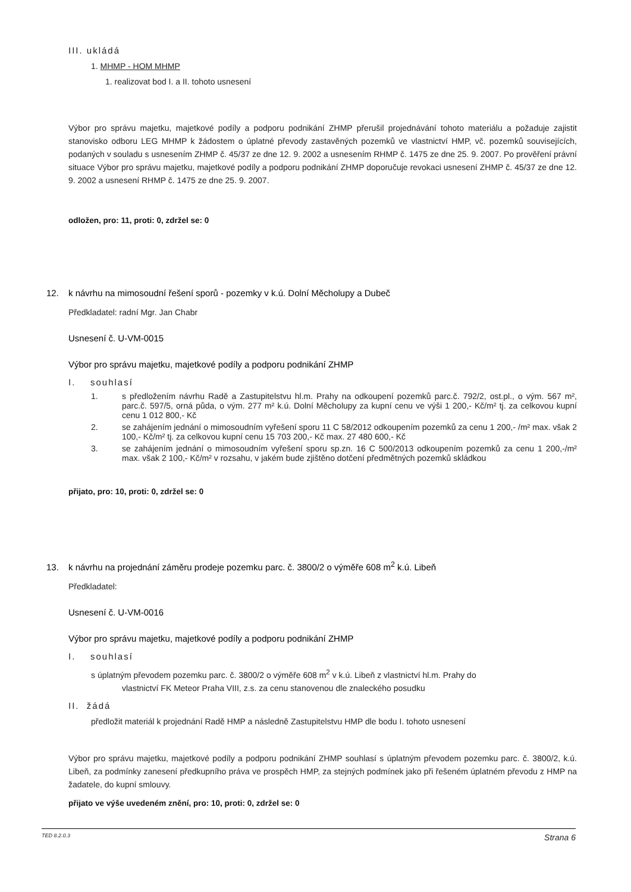III. ukládá
1. MHMP - HOM MHMP
1. realizovat bod I. a II. tohoto usnesení
Výbor pro správu majetku, majetkové podíly a podporu podnikání ZHMP přerušil projednávání tohoto materiálu a požaduje zajistit stanovisko odboru LEG MHMP k žádostem o úplatné převody zastavěných pozemků ve vlastnictví HMP, vč. pozemků souvisejících, podaných v souladu s usnesením ZHMP č. 45/37 ze dne 12. 9. 2002 a usnesením RHMP č. 1475 ze dne 25. 9. 2007. Po prověření právní situace Výbor pro správu majetku, majetkové podíly a podporu podnikání ZHMP doporučuje revokaci usnesení ZHMP č. 45/37 ze dne 12. 9. 2002 a usnesení RHMP č. 1475 ze dne 25. 9. 2007.
odložen, pro: 11, proti: 0, zdržel se: 0
12. k návrhu na mimosoudní řešení sporů - pozemky v k.ú. Dolní Měcholupy a Dubeč
Předkladatel: radní Mgr. Jan Chabr
Usnesení č. U-VM-0015
Výbor pro správu majetku, majetkové podíly a podporu podnikání ZHMP
I. souhlasí
1. s předložením návrhu Radě a Zastupitelstvu hl.m. Prahy na odkoupení pozemků parc.č. 792/2, ost.pl., o vým. 567 m², parc.č. 597/5, orná půda, o vým. 277 m² k.ú. Dolní Měcholupy za kupní cenu ve výši 1 200,- Kč/m² tj. za celkovou kupní cenu 1 012 800,- Kč
2. se zahájením jednání o mimosoudním vyřešení sporu 11 C 58/2012 odkoupením pozemků za cenu 1 200,- /m² max. však 2 100,- Kč/m² tj. za celkovou kupní cenu 15 703 200,- Kč max. 27 480 600,- Kč
3. se zahájením jednání o mimosoudním vyřešení sporu sp.zn. 16 C 500/2013 odkoupením pozemků za cenu 1 200,-/m² max. však 2 100,- Kč/m² v rozsahu, v jakém bude zjištěno dotčení předmětných pozemků skládkou
přijato, pro: 10, proti: 0, zdržel se: 0
13. k návrhu na projednání záměru prodeje pozemku parc. č. 3800/2 o výměře 608 m<sup>2</sup> k.ú. Libeň
Předkladatel:
Usnesení č. U-VM-0016
Výbor pro správu majetku, majetkové podíly a podporu podnikání ZHMP
I. souhlasí
s úplatným převodem pozemku parc. č. 3800/2 o výměře 608 m<sup>2</sup> v k.ú. Libeň z vlastnictví hl.m. Prahy do
vlastnictví FK Meteor Praha VIII, z.s. za cenu stanovenou dle znaleckého posudku
II. žádá
předložit materiál k projednání Radě HMP a následně Zastupitelstvu HMP dle bodu I. tohoto usnesení
Výbor pro správu majetku, majetkové podíly a podporu podnikání ZHMP souhlasí s úplatným převodem pozemku parc. č. 3800/2, k.ú. Libeň, za podmínky zanesení předkupního práva ve prospěch HMP, za stejných podmínek jako při řešeném úplatném převodu z HMP na žadatele, do kupní smlouvy.
přijato ve výše uvedeném znění, pro: 10, proti: 0, zdržel se: 0
TED 8.2.0.3 Strana 6